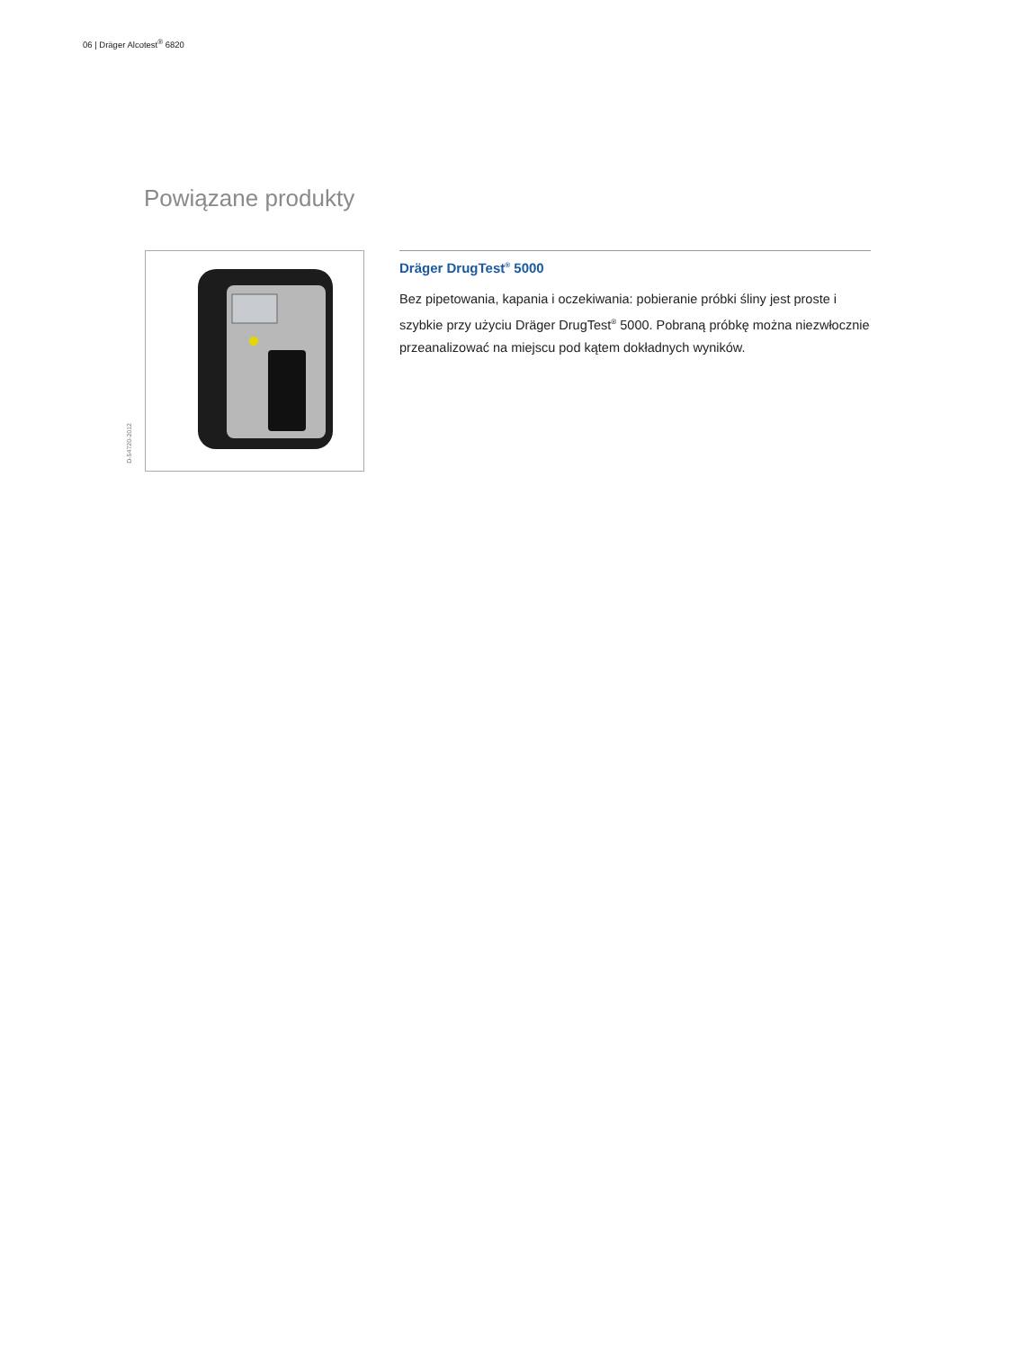06 | Dräger Alcotest<sup>®</sup> 6820
Powiązane produkty
D-54720-2012
Dräger DrugTest<sup>®</sup> 5000
Bez pipetowania, kapania i oczekiwania: pobieranie próbki śliny jest proste i szybkie przy użyciu Dräger DrugTest<sup>®</sup> 5000. Pobraną próbkę można niezwłocznie przeanalizować na miejscu pod kątem dokładnych wyników.